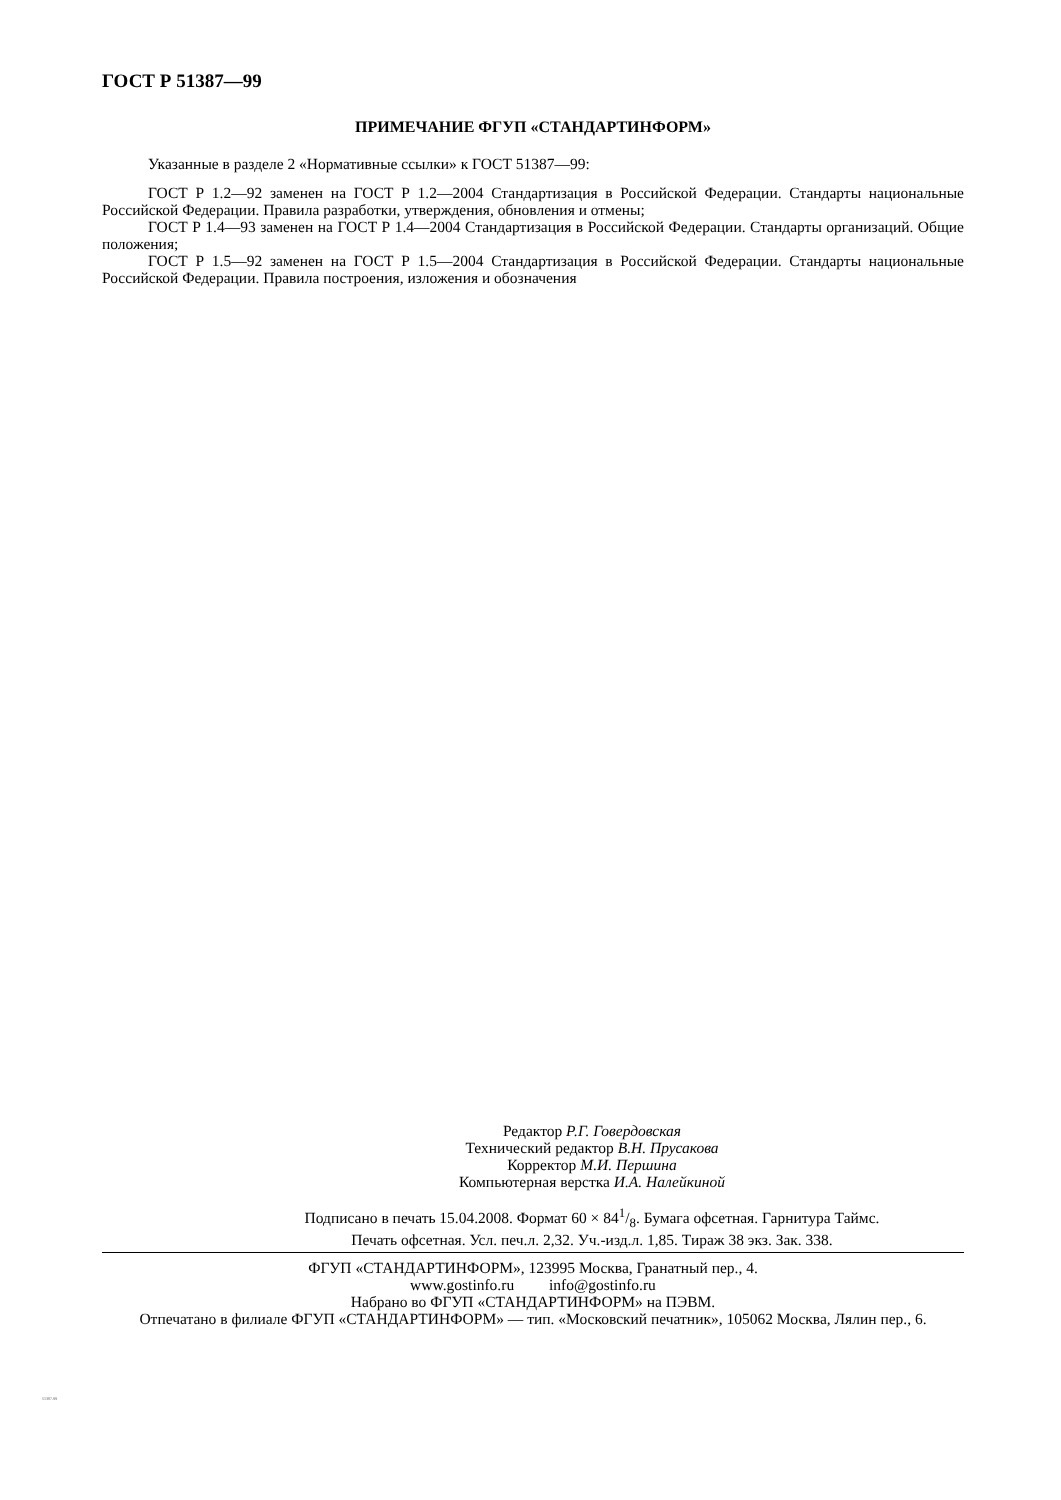ГОСТ Р 51387—99
ПРИМЕЧАНИЕ ФГУП «СТАНДАРТИНФОРМ»
Указанные в разделе 2 «Нормативные ссылки» к ГОСТ 51387—99:
ГОСТ Р 1.2—92 заменен на ГОСТ Р 1.2—2004 Стандартизация в Российской Федерации. Стандарты национальные Российской Федерации. Правила разработки, утверждения, обновления и отмены;
ГОСТ Р 1.4—93 заменен на ГОСТ Р 1.4—2004 Стандартизация в Российской Федерации. Стандарты организаций. Общие положения;
ГОСТ Р 1.5—92 заменен на ГОСТ Р 1.5—2004 Стандартизация в Российской Федерации. Стандарты национальные Российской Федерации. Правила построения, изложения и обозначения
Редактор Р.Г. Говердовская
Технический редактор В.Н. Прусакова
Корректор М.И. Першина
Компьютерная верстка И.А. Налейкиной
Подписано в печать 15.04.2008. Формат 60 × 841/8. Бумага офсетная. Гарнитура Таймс.
Печать офсетная. Усл. печ.л. 2,32. Уч.-изд.л. 1,85. Тираж 38 экз. Зак. 338.
ФГУП «СТАНДАРТИНФОРМ», 123995 Москва, Гранатный пер., 4.
www.gostinfo.ru info@gostinfo.ru
Набрано во ФГУП «СТАНДАРТИНФОРМ» на ПЭВМ.
Отпечатано в филиале ФГУП «СТАНДАРТИНФОРМ» — тип. «Московский печатник», 105062 Москва, Лялин пер., 6.
51387-99